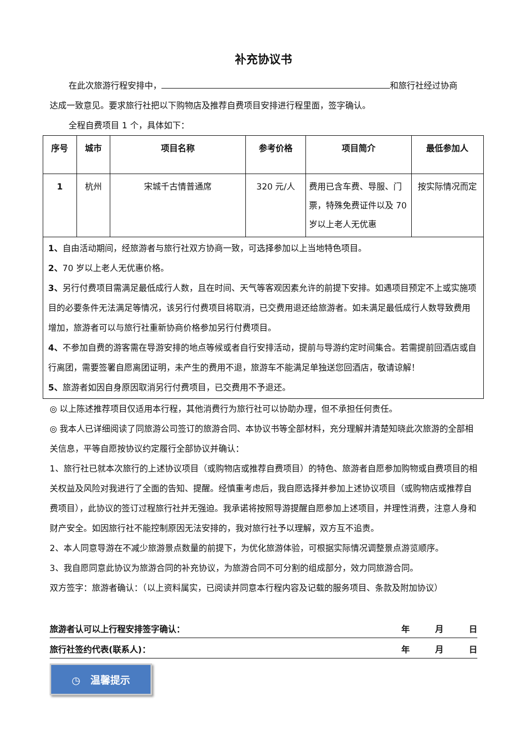补充协议书
在此次旅游行程安排中， 和旅行社经过协商
达成一致意见。要求旅行社把以下购物店及推荐自费项目安排进行程里面，签字确认。
全程自费项目 1 个，具体如下：
| 序号 | 城市 | 项目名称 | 参考价格 | 项目简介 | 最低参加人 |
| --- | --- | --- | --- | --- | --- |
| 1 | 杭州 | 宋城千古情普通席 | 320 元/人 | 费用已含车费、导服、门票，特殊免费证件以及 70 岁以上老人无优惠 | 按实际情况而定 |
| 1、 自由活动期间，经旅游者与旅行社双方协商一致，可选择参加以上当地特色项目。 2、 70 岁以上老人无优惠价格。 3、 另行付费项目需满足最低成行人数，且在时间、天气等客观因素允许的前提下安排。如遇项目预定不上或实施项目的必要条件无法满足等情况，该另行付费项目将取消，已交费用退还给旅游者。如未满足最低成行人数导致费用增加，旅游者可以与旅行社重新协商价格参加另行付费项目。 4、 不参加自费的游客需在导游安排的地点等候或者自行安排活动，提前与导游约定时间集合。若需提前回酒店或自行离团，需要签署自愿离团证明，未产生的费用不退，旅游车不能满足单独送您回酒店，敬请谅解！ 5、 旅游者如因自身原因取消另行付费项目，已交费用不予退还。 | | | | | |
◎ 以上陈述推荐项目仅适用本行程，其他消费行为旅行社可以协助办理，但不承担任何责任。
◎ 我本人已详细阅读了同旅游公司签订的旅游合同、本协议书等全部材料，充分理解并清楚知晓此次旅游的全部相关信息，平等自愿按协议约定履行全部协议并确认：
1、旅行社已就本次旅行的上述协议项目（或购物店或推荐自费项目）的特色、旅游者自愿参加购物或自费项目的相关权益及风险对我进行了全面的告知、提醒。经慎重考虑后，我自愿选择并参加上述协议项目（或购物店或推荐自费项目），此协议的签订过程旅行社并无强迫。我承诺将按照导游提醒自愿参加上述项目，并理性消费，注意人身和财产安全。如因旅行社不能控制原因无法安排的，我对旅行社予以理解，双方互不追责。
2、本人同意导游在不减少旅游景点数量的前提下，为优化旅游体验，可根据实际情况调整景点游览顺序。
3、我自愿同意此协议为旅游合同的补充协议，为旅游合同不可分割的组成部分，效力同旅游合同。
双方签字：旅游者确认：（以上资料属实，已阅读并同意本行程内容及记载的服务项目、条款及附加协议）
旅游者认可以上行程安排签字确认： 年　　　月　　　日
旅行社签约代表(联系人)： 年　　　月　　　日
◷　温馨提示